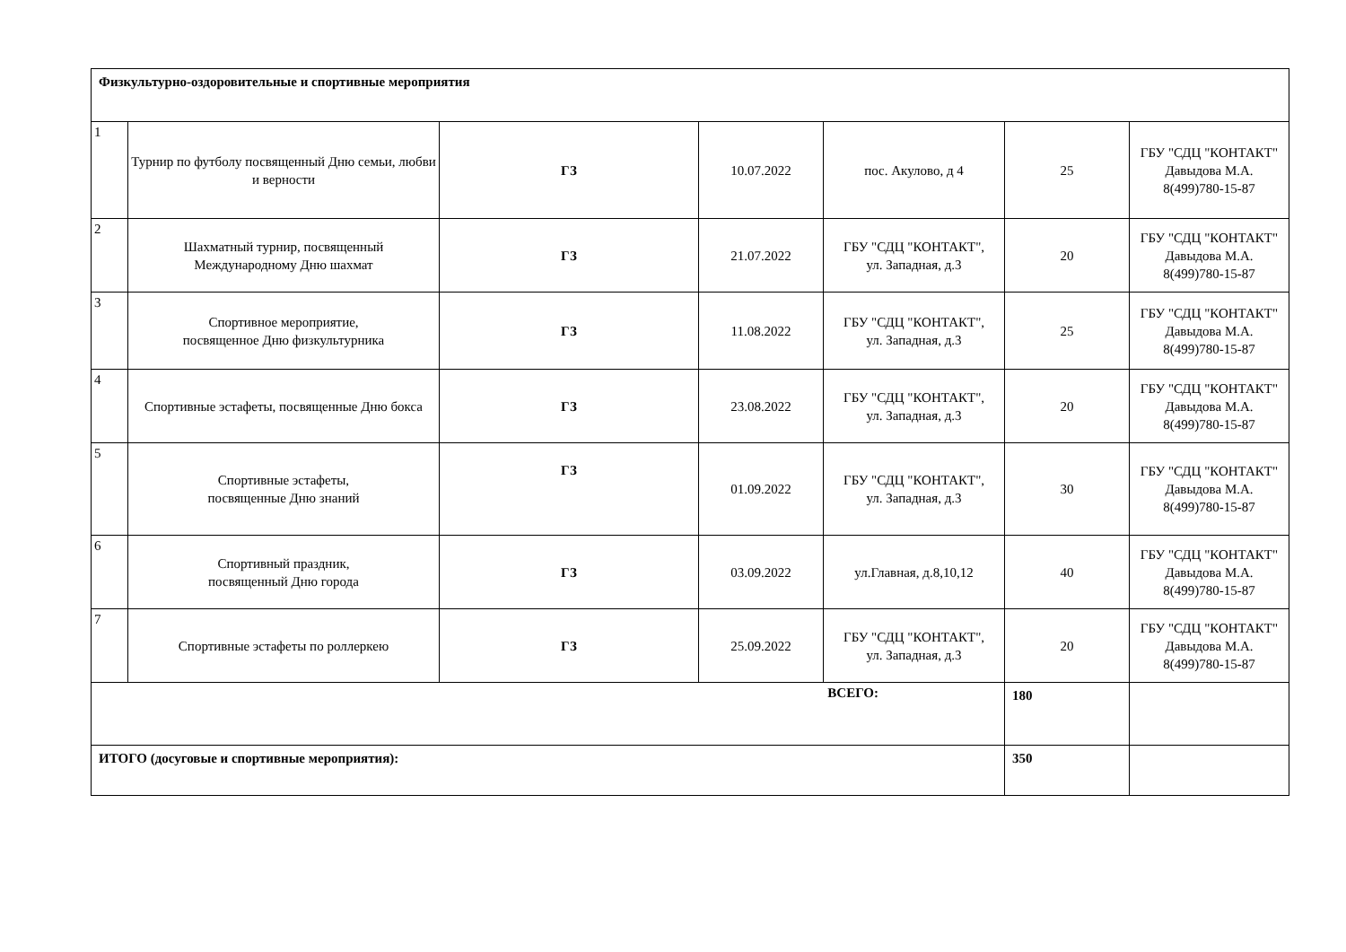| Физкультурно-оздоровительные и спортивные мероприятия | | | | | | |
| 1 | Турнир по футболу посвященный Дню семьи, любви и верности | ГЗ | 10.07.2022 | пос. Акулово, д 4 | 25 | ГБУ "СДЦ "КОНТАКТ" Давыдова М.А. 8(499)780-15-87 |
| 2 | Шахматный турнир, посвященный Международному Дню шахмат | ГЗ | 21.07.2022 | ГБУ "СДЦ "КОНТАКТ", ул. Западная, д.3 | 20 | ГБУ "СДЦ "КОНТАКТ" Давыдова М.А. 8(499)780-15-87 |
| 3 | Спортивное мероприятие, посвященное Дню физкультурника | ГЗ | 11.08.2022 | ГБУ "СДЦ "КОНТАКТ", ул. Западная, д.3 | 25 | ГБУ "СДЦ "КОНТАКТ" Давыдова М.А. 8(499)780-15-87 |
| 4 | Спортивные эстафеты, посвященные Дню бокса | ГЗ | 23.08.2022 | ГБУ "СДЦ "КОНТАКТ", ул. Западная, д.3 | 20 | ГБУ "СДЦ "КОНТАКТ" Давыдова М.А. 8(499)780-15-87 |
| 5 | Спортивные эстафеты, посвященные Дню знаний | ГЗ | 01.09.2022 | ГБУ "СДЦ "КОНТАКТ", ул. Западная, д.3 | 30 | ГБУ "СДЦ "КОНТАКТ" Давыдова М.А. 8(499)780-15-87 |
| 6 | Спортивный праздник, посвященный Дню города | ГЗ | 03.09.2022 | ул.Главная, д.8,10,12 | 40 | ГБУ "СДЦ "КОНТАКТ" Давыдова М.А. 8(499)780-15-87 |
| 7 | Спортивные эстафеты по роллеркею | ГЗ | 25.09.2022 | ГБУ "СДЦ "КОНТАКТ", ул. Западная, д.3 | 20 | ГБУ "СДЦ "КОНТАКТ" Давыдова М.А. 8(499)780-15-87 |
| ВСЕГО: | | | | | 180 | |
| ИТОГО (досуговые и спортивные мероприятия): | | | | | 350 | |